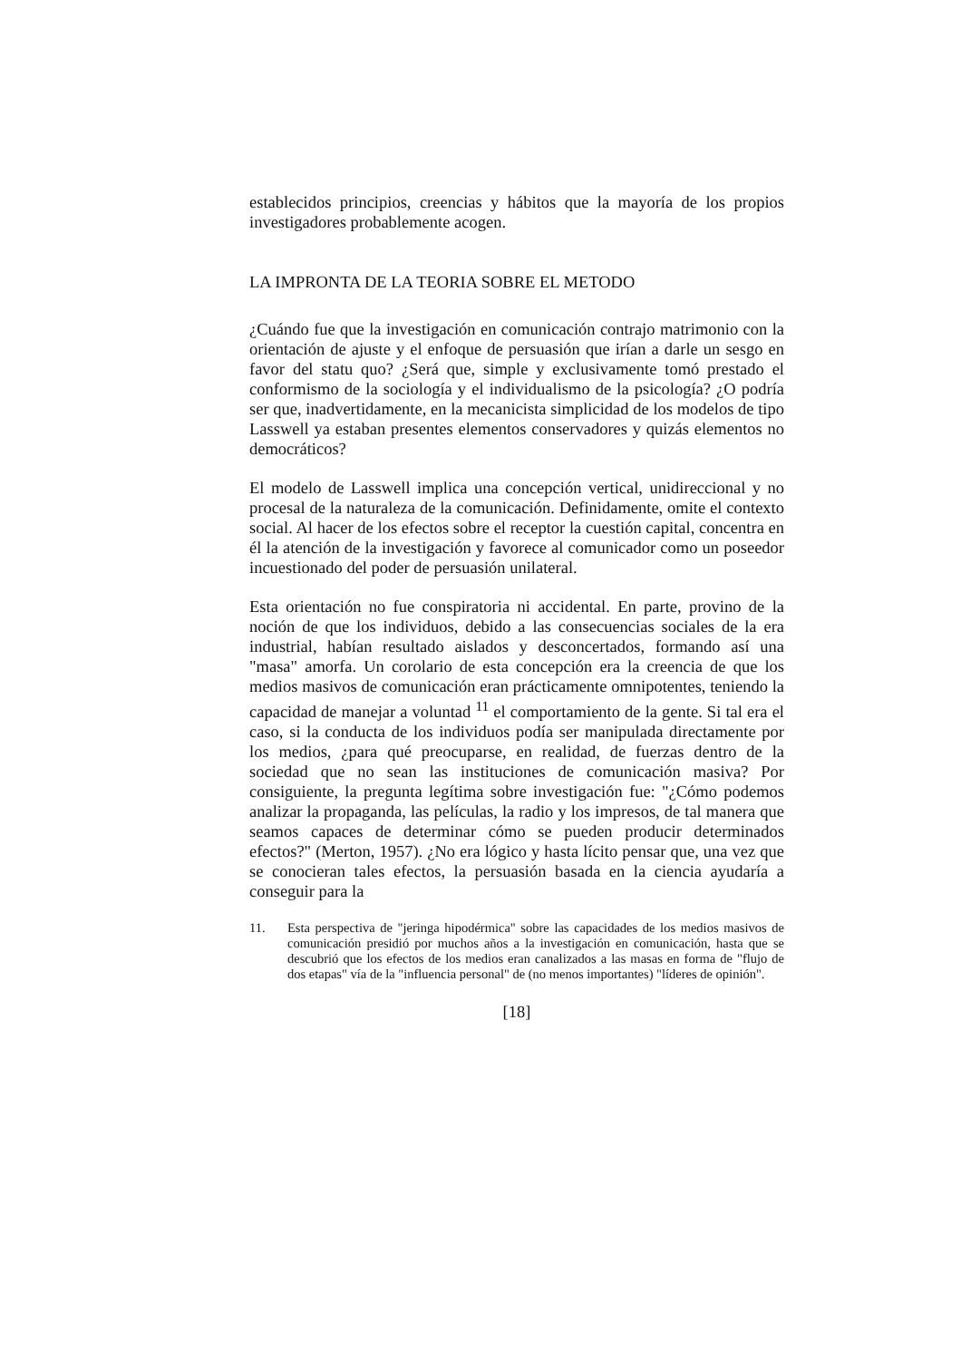establecidos principios, creencias y hábitos que la mayoría de los propios investigadores probablemente acogen.
LA IMPRONTA DE LA TEORIA SOBRE EL METODO
¿Cuándo fue que la investigación en comunicación contrajo matrimonio con la orientación de ajuste y el enfoque de persuasión que irían a darle un sesgo en favor del statu quo? ¿Será que, simple y exclusivamente tomó prestado el conformismo de la sociología y el individualismo de la psicología? ¿O podría ser que, inadvertidamente, en la mecanicista simplicidad de los modelos de tipo Lasswell ya estaban presentes elementos conservadores y quizás elementos no democráticos?
El modelo de Lasswell implica una concepción vertical, unidireccional y no procesal de la naturaleza de la comunicación. Definidamente, omite el contexto social. Al hacer de los efectos sobre el receptor la cuestión capital, concentra en él la atención de la investigación y favorece al comunicador como un poseedor incuestionado del poder de persuasión unilateral.
Esta orientación no fue conspiratoria ni accidental. En parte, provino de la noción de que los individuos, debido a las consecuencias sociales de la era industrial, habían resultado aislados y desconcertados, formando así una "masa" amorfa. Un corolario de esta concepción era la creencia de que los medios masivos de comunicación eran prácticamente omnipotentes, teniendo la capacidad de manejar a voluntad <sup>11</sup> el comportamiento de la gente. Si tal era el caso, si la conducta de los individuos podía ser manipulada directamente por los medios, ¿para qué preocuparse, en realidad, de fuerzas dentro de la sociedad que no sean las instituciones de comunicación masiva? Por consiguiente, la pregunta legítima sobre investigación fue: "¿Cómo podemos analizar la propaganda, las películas, la radio y los impresos, de tal manera que seamos capaces de determinar cómo se pueden producir determinados efectos?" (Merton, 1957). ¿No era lógico y hasta lícito pensar que, una vez que se conocieran tales efectos, la persuasión basada en la ciencia ayudaría a conseguir para la
11. Esta perspectiva de "jeringa hipodérmica" sobre las capacidades de los medios masivos de comunicación presidió por muchos años a la investigación en comunicación, hasta que se descubrió que los efectos de los medios eran canalizados a las masas en forma de "flujo de dos etapas" vía de la "influencia personal" de (no menos importantes) "líderes de opinión".
[18]